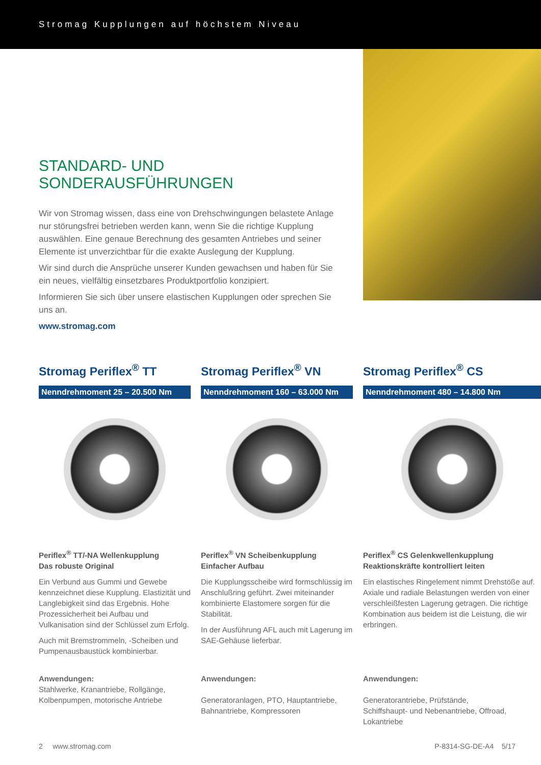Stromag Kupplungen auf höchstem Niveau
STANDARD- UND SONDERAUSFÜHRUNGEN
Wir von Stromag wissen, dass eine von Drehschwingungen belastete Anlage nur störungsfrei betrieben werden kann, wenn Sie die richtige Kupplung auswählen. Eine genaue Berechnung des gesamten Antriebes und seiner Elemente ist unverzichtbar für die exakte Auslegung der Kupplung.
Wir sind durch die Ansprüche unserer Kunden gewachsen und haben für Sie ein neues, vielfältig einsetzbares Produktportfolio konzipiert.
Informieren Sie sich über unsere elastischen Kupplungen oder sprechen Sie uns an.
www.stromag.com
Stromag Periflex<sup>®</sup> TT
Nenndrehmoment 25 – 20.500 Nm
Periflex<sup>®</sup> TT/-NA Wellenkupplung
Das robuste Original
Ein Verbund aus Gummi und Gewebe kennzeichnet diese Kupplung. Elastizität und Langlebigkeit sind das Ergebnis. Hohe Prozessicherheit bei Aufbau und Vulkanisation sind der Schlüssel zum Erfolg.
Auch mit Bremstrommeln, -Scheiben und Pumpenausbaustück kombinierbar.
Stromag Periflex<sup>®</sup> VN
Nenndrehmoment 160 – 63.000 Nm
Periflex<sup>®</sup> VN Scheibenkupplung
Einfacher Aufbau
Die Kupplungsscheibe wird formschlüssig im Anschlußring geführt. Zwei miteinander kombinierte Elastomere sorgen für die Stabilität.
In der Ausführung AFL auch mit Lagerung im SAE-Gehäuse lieferbar.
Stromag Periflex<sup>®</sup> CS
Nenndrehmoment 480 – 14.800 Nm
Periflex<sup>®</sup> CS Gelenkwellenkupplung
Reaktionskräfte kontrolliert leiten
Ein elastisches Ringelement nimmt Drehstöße auf. Axiale und radiale Belastungen werden von einer verschleißfesten Lagerung getragen. Die richtige Kombination aus beidem ist die Leistung, die wir erbringen.
Anwendungen:
Stahlwerke, Kranantriebe, Rollgänge, Kolbenpumpen, motorische Antriebe
Anwendungen:
Generatoranlagen, PTO, Hauptantriebe, Bahnantriebe, Kompressoren
Anwendungen:
Generatorantriebe, Prüfstände, Schiffshaupt- und Nebenantriebe, Offroad, Lokantriebe
2 www.stromag.com P-8314-SG-DE-A4 5/17